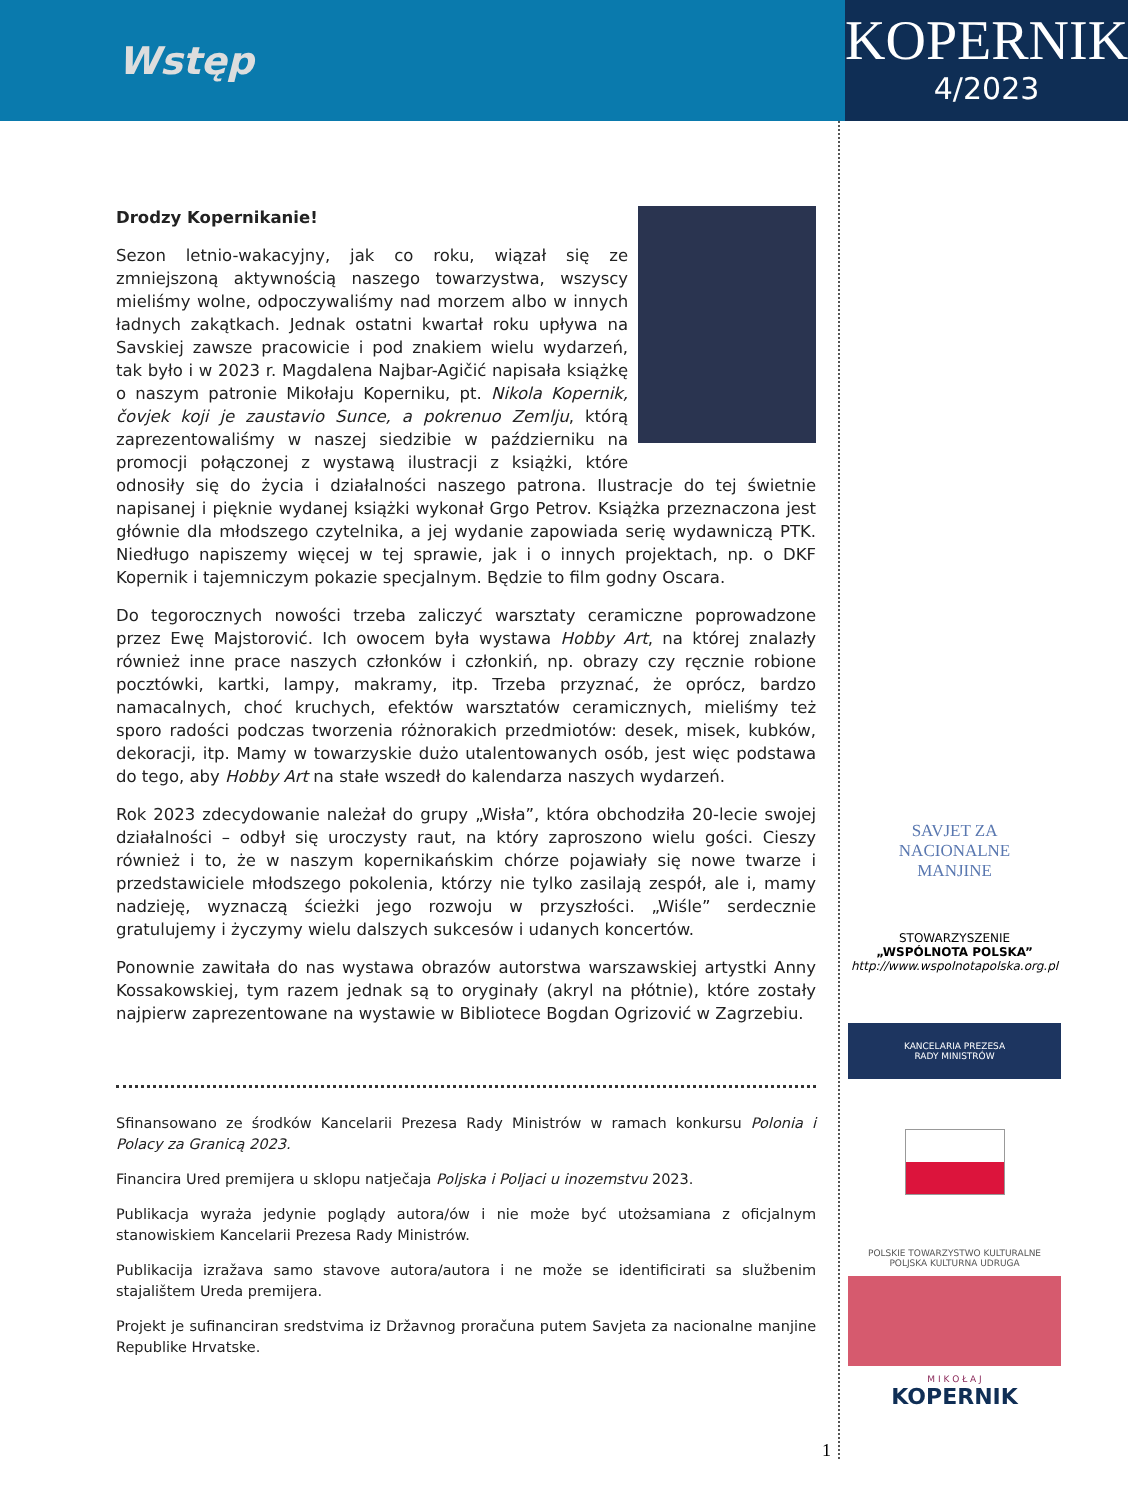Wstęp
KOPERNIK
4/2023
Drodzy Kopernikanie!
Sezon letnio-wakacyjny, jak co roku, wiązał się ze zmniejszoną aktywnością naszego towarzystwa, wszyscy mieliśmy wolne, odpoczywaliśmy nad morzem albo w innych ładnych zakątkach. Jednak ostatni kwartał roku upływa na Savskiej zawsze pracowicie i pod znakiem wielu wydarzeń, tak było i w 2023 r. Magdalena Najbar-Agičić napisała książkę o naszym patronie Mikołaju Koperniku, pt. Nikola Kopernik, čovjek koji je zaustavio Sunce, a pokrenuo Zemlju, którą zaprezentowaliśmy w naszej siedzibie w październiku na promocji połączonej z wystawą ilustracji z książki, które odnosiły się do życia i działalności naszego patrona. Ilustracje do tej świetnie napisanej i pięknie wydanej książki wykonał Grgo Petrov. Książka przeznaczona jest głównie dla młodszego czytelnika, a jej wydanie zapowiada serię wydawniczą PTK. Niedługo napiszemy więcej w tej sprawie, jak i o innych projektach, np. o DKF Kopernik i tajemniczym pokazie specjalnym. Będzie to film godny Oscara.
Do tegorocznych nowości trzeba zaliczyć warsztaty ceramiczne poprowadzone przez Ewę Majstorović. Ich owocem była wystawa Hobby Art, na której znalazły również inne prace naszych członków i członkiń, np. obrazy czy ręcznie robione pocztówki, kartki, lampy, makramy, itp. Trzeba przyznać, że oprócz, bardzo namacalnych, choć kruchych, efektów warsztatów ceramicznych, mieliśmy też sporo radości podczas tworzenia różnorakich przedmiotów: desek, misek, kubków, dekoracji, itp. Mamy w towarzyskie dużo utalentowanych osób, jest więc podstawa do tego, aby Hobby Art na stałe wszedł do kalendarza naszych wydarzeń.
Rok 2023 zdecydowanie należał do grupy „Wisła”, która obchodziła 20-lecie swojej działalności – odbył się uroczysty raut, na który zaproszono wielu gości. Cieszy również i to, że w naszym kopernikańskim chórze pojawiały się nowe twarze i przedstawiciele młodszego pokolenia, którzy nie tylko zasilają zespół, ale i, mamy nadzieję, wyznaczą ścieżki jego rozwoju w przyszłości. „Wiśle” serdecznie gratulujemy i życzymy wielu dalszych sukcesów i udanych koncertów.
Ponownie zawitała do nas wystawa obrazów autorstwa warszawskiej artystki Anny Kossakowskiej, tym razem jednak są to oryginały (akryl na płótnie), które zostały najpierw zaprezentowane na wystawie w Bibliotece Bogdan Ogrizović w Zagrzebiu.
Sfinansowano ze środków Kancelarii Prezesa Rady Ministrów w ramach konkursu Polonia i Polacy za Granicą 2023.
Financira Ured premijera u sklopu natječaja Poljska i Poljaci u inozemstvu 2023.
Publikacja wyraża jedynie poglądy autora/ów i nie może być utożsamiana z oficjalnym stanowiskiem Kancelarii Prezesa Rady Ministrów.
Publikacija izražava samo stavove autora/autora i ne može se identificirati sa službenim stajalištem Ureda premijera.
Projekt je sufinanciran sredstvima iz Državnog proračuna putem Savjeta za nacionalne manjine Republike Hrvatske.
SAVJET ZA
NACIONALNE
MANJINE
STOWARZYSZENIE
„WSPÓLNOTA POLSKA”
http://www.wspolnotapolska.org.pl
KANCELARIA PREZESA
RADY MINISTRÓW
POLSKIE TOWARZYSTWO KULTURALNE
POLJSKA KULTURNA UDRUGA
M I K O Ł A J
KOPERNIK
1